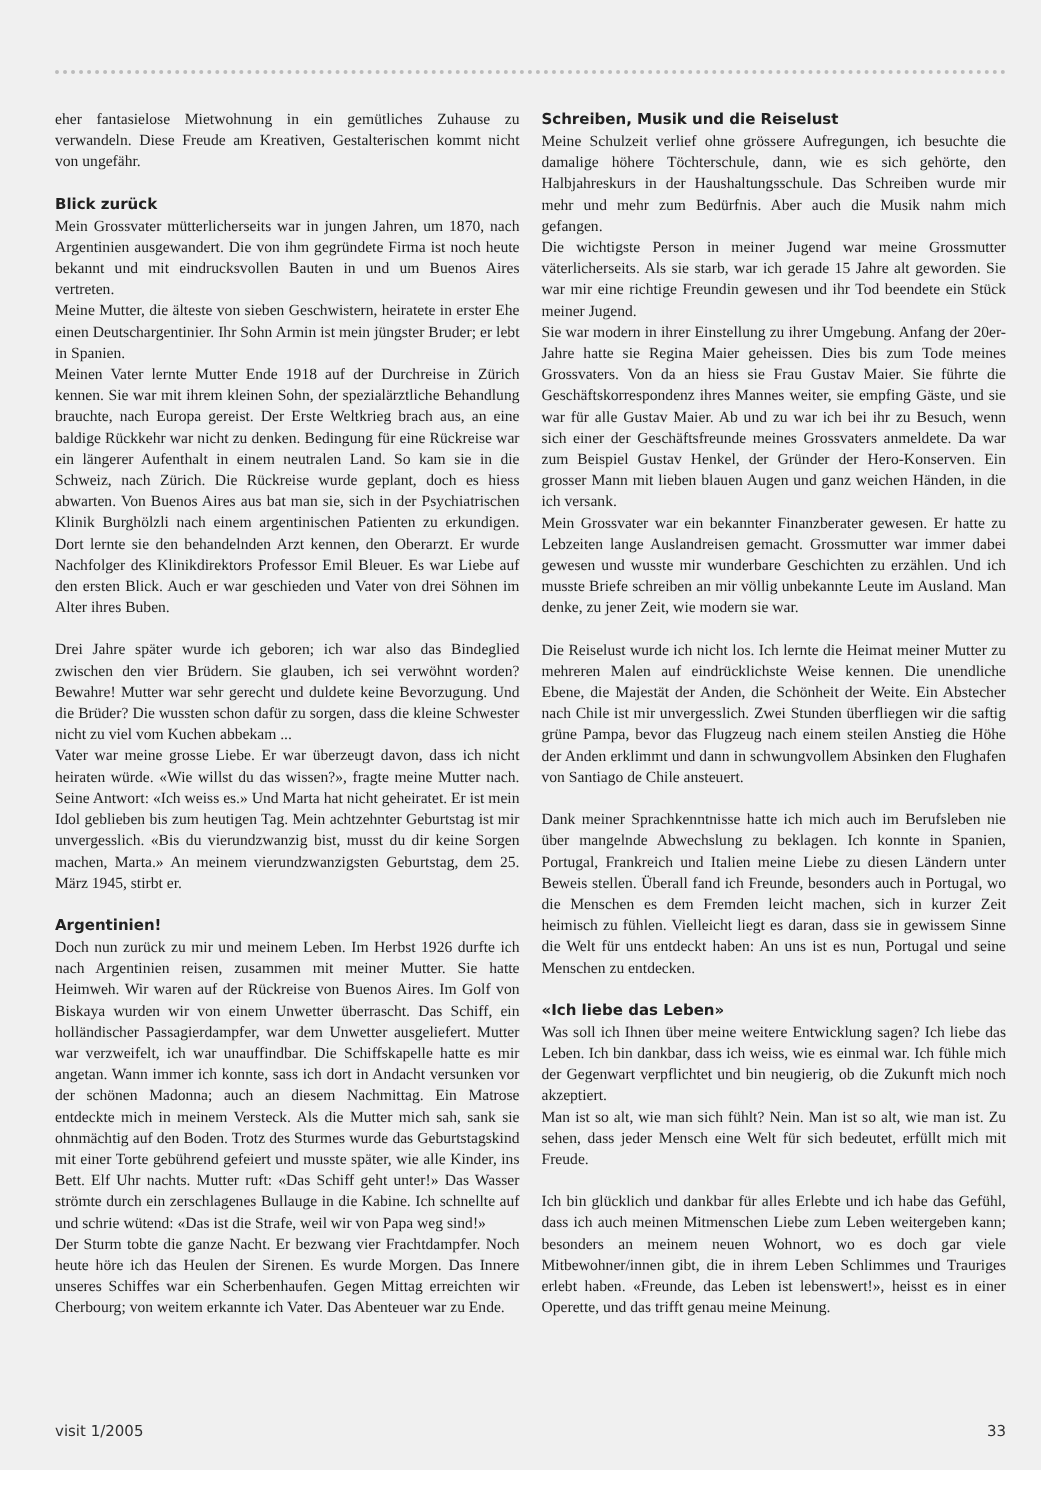eher fantasielose Mietwohnung in ein gemütliches Zuhause zu verwandeln. Diese Freude am Kreativen, Gestalterischen kommt nicht von ungefähr.
Blick zurück
Mein Grossvater mütterlicherseits war in jungen Jahren, um 1870, nach Argentinien ausgewandert. Die von ihm gegründete Firma ist noch heute bekannt und mit eindrucksvollen Bauten in und um Buenos Aires vertreten.
Meine Mutter, die älteste von sieben Geschwistern, heiratete in erster Ehe einen Deutschargentinier. Ihr Sohn Armin ist mein jüngster Bruder; er lebt in Spanien.
Meinen Vater lernte Mutter Ende 1918 auf der Durchreise in Zürich kennen. Sie war mit ihrem kleinen Sohn, der spezialärztliche Behandlung brauchte, nach Europa gereist. Der Erste Weltkrieg brach aus, an eine baldige Rückkehr war nicht zu denken. Bedingung für eine Rückreise war ein längerer Aufenthalt in einem neutralen Land. So kam sie in die Schweiz, nach Zürich. Die Rückreise wurde geplant, doch es hiess abwarten. Von Buenos Aires aus bat man sie, sich in der Psychiatrischen Klinik Burghölzli nach einem argentinischen Patienten zu erkundigen. Dort lernte sie den behandelnden Arzt kennen, den Oberarzt. Er wurde Nachfolger des Klinikdirektors Professor Emil Bleuer. Es war Liebe auf den ersten Blick. Auch er war geschieden und Vater von drei Söhnen im Alter ihres Buben.
Drei Jahre später wurde ich geboren; ich war also das Bindeglied zwischen den vier Brüdern. Sie glauben, ich sei verwöhnt worden? Bewahre! Mutter war sehr gerecht und duldete keine Bevorzugung. Und die Brüder? Die wussten schon dafür zu sorgen, dass die kleine Schwester nicht zu viel vom Kuchen abbekam ...
Vater war meine grosse Liebe. Er war überzeugt davon, dass ich nicht heiraten würde. «Wie willst du das wissen?», fragte meine Mutter nach. Seine Antwort: «Ich weiss es.» Und Marta hat nicht geheiratet. Er ist mein Idol geblieben bis zum heutigen Tag. Mein achtzehnter Geburtstag ist mir unvergesslich. «Bis du vierundzwanzig bist, musst du dir keine Sorgen machen, Marta.» An meinem vierundzwanzigsten Geburtstag, dem 25. März 1945, stirbt er.
Argentinien!
Doch nun zurück zu mir und meinem Leben. Im Herbst 1926 durfte ich nach Argentinien reisen, zusammen mit meiner Mutter. Sie hatte Heimweh. Wir waren auf der Rückreise von Buenos Aires. Im Golf von Biskaya wurden wir von einem Unwetter überrascht. Das Schiff, ein holländischer Passagierdampfer, war dem Unwetter ausgeliefert. Mutter war verzweifelt, ich war unauffindbar. Die Schiffskapelle hatte es mir angetan. Wann immer ich konnte, sass ich dort in Andacht versunken vor der schönen Madonna; auch an diesem Nachmittag. Ein Matrose entdeckte mich in meinem Versteck. Als die Mutter mich sah, sank sie ohnmächtig auf den Boden. Trotz des Sturmes wurde das Geburtstagskind mit einer Torte gebührend gefeiert und musste später, wie alle Kinder, ins Bett. Elf Uhr nachts. Mutter ruft: «Das Schiff geht unter!» Das Wasser strömte durch ein zerschlagenes Bullauge in die Kabine. Ich schnellte auf und schrie wütend: «Das ist die Strafe, weil wir von Papa weg sind!»
Der Sturm tobte die ganze Nacht. Er bezwang vier Frachtdampfer. Noch heute höre ich das Heulen der Sirenen. Es wurde Morgen. Das Innere unseres Schiffes war ein Scherbenhaufen. Gegen Mittag erreichten wir Cherbourg; von weitem erkannte ich Vater. Das Abenteuer war zu Ende.
Schreiben, Musik und die Reiselust
Meine Schulzeit verlief ohne grössere Aufregungen, ich besuchte die damalige höhere Töchterschule, dann, wie es sich gehörte, den Halbjahreskurs in der Haushaltungsschule. Das Schreiben wurde mir mehr und mehr zum Bedürfnis. Aber auch die Musik nahm mich gefangen.
Die wichtigste Person in meiner Jugend war meine Grossmutter väterlicherseits. Als sie starb, war ich gerade 15 Jahre alt geworden. Sie war mir eine richtige Freundin gewesen und ihr Tod beendete ein Stück meiner Jugend.
Sie war modern in ihrer Einstellung zu ihrer Umgebung. Anfang der 20er-Jahre hatte sie Regina Maier geheissen. Dies bis zum Tode meines Grossvaters. Von da an hiess sie Frau Gustav Maier. Sie führte die Geschäftskorrespondenz ihres Mannes weiter, sie empfing Gäste, und sie war für alle Gustav Maier. Ab und zu war ich bei ihr zu Besuch, wenn sich einer der Geschäftsfreunde meines Grossvaters anmeldete. Da war zum Beispiel Gustav Henkel, der Gründer der Hero-Konserven. Ein grosser Mann mit lieben blauen Augen und ganz weichen Händen, in die ich versank.
Mein Grossvater war ein bekannter Finanzberater gewesen. Er hatte zu Lebzeiten lange Auslandreisen gemacht. Grossmutter war immer dabei gewesen und wusste mir wunderbare Geschichten zu erzählen. Und ich musste Briefe schreiben an mir völlig unbekannte Leute im Ausland. Man denke, zu jener Zeit, wie modern sie war.
Die Reiselust wurde ich nicht los. Ich lernte die Heimat meiner Mutter zu mehreren Malen auf eindrücklichste Weise kennen. Die unendliche Ebene, die Majestät der Anden, die Schönheit der Weite. Ein Abstecher nach Chile ist mir unvergesslich. Zwei Stunden überfliegen wir die saftig grüne Pampa, bevor das Flugzeug nach einem steilen Anstieg die Höhe der Anden erklimmt und dann in schwungvollem Absinken den Flughafen von Santiago de Chile ansteuert.
Dank meiner Sprachkenntnisse hatte ich mich auch im Berufsleben nie über mangelnde Abwechslung zu beklagen. Ich konnte in Spanien, Portugal, Frankreich und Italien meine Liebe zu diesen Ländern unter Beweis stellen. Überall fand ich Freunde, besonders auch in Portugal, wo die Menschen es dem Fremden leicht machen, sich in kurzer Zeit heimisch zu fühlen. Vielleicht liegt es daran, dass sie in gewissem Sinne die Welt für uns entdeckt haben: An uns ist es nun, Portugal und seine Menschen zu entdecken.
«Ich liebe das Leben»
Was soll ich Ihnen über meine weitere Entwicklung sagen? Ich liebe das Leben. Ich bin dankbar, dass ich weiss, wie es einmal war. Ich fühle mich der Gegenwart verpflichtet und bin neugierig, ob die Zukunft mich noch akzeptiert.
Man ist so alt, wie man sich fühlt? Nein. Man ist so alt, wie man ist. Zu sehen, dass jeder Mensch eine Welt für sich bedeutet, erfüllt mich mit Freude.
Ich bin glücklich und dankbar für alles Erlebte und ich habe das Gefühl, dass ich auch meinen Mitmenschen Liebe zum Leben weitergeben kann; besonders an meinem neuen Wohnort, wo es doch gar viele Mitbewohner/innen gibt, die in ihrem Leben Schlimmes und Trauriges erlebt haben. «Freunde, das Leben ist lebenswert!», heisst es in einer Operette, und das trifft genau meine Meinung.
visit 1/2005 33